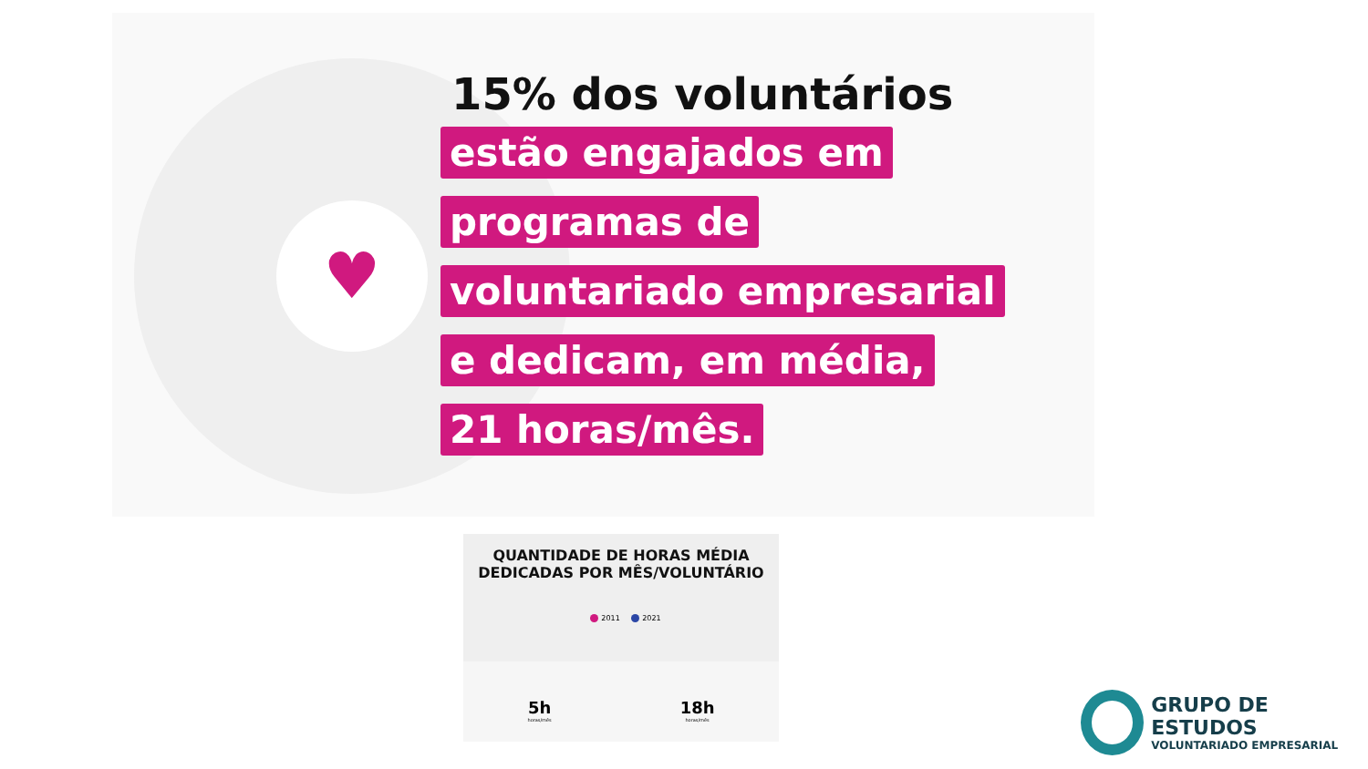♥
15% dos voluntários
estão engajados em
programas de
voluntariado empresarial
e dedicam, em média,
21 horas/mês.
QUANTIDADE DE HORAS MÉDIA
DEDICADAS POR MÊS/VOLUNTÁRIO
2011 2021
5h
horas/mês
18h
horas/mês
GRUPO DE ESTUDOS
VOLUNTARIADO EMPRESARIAL